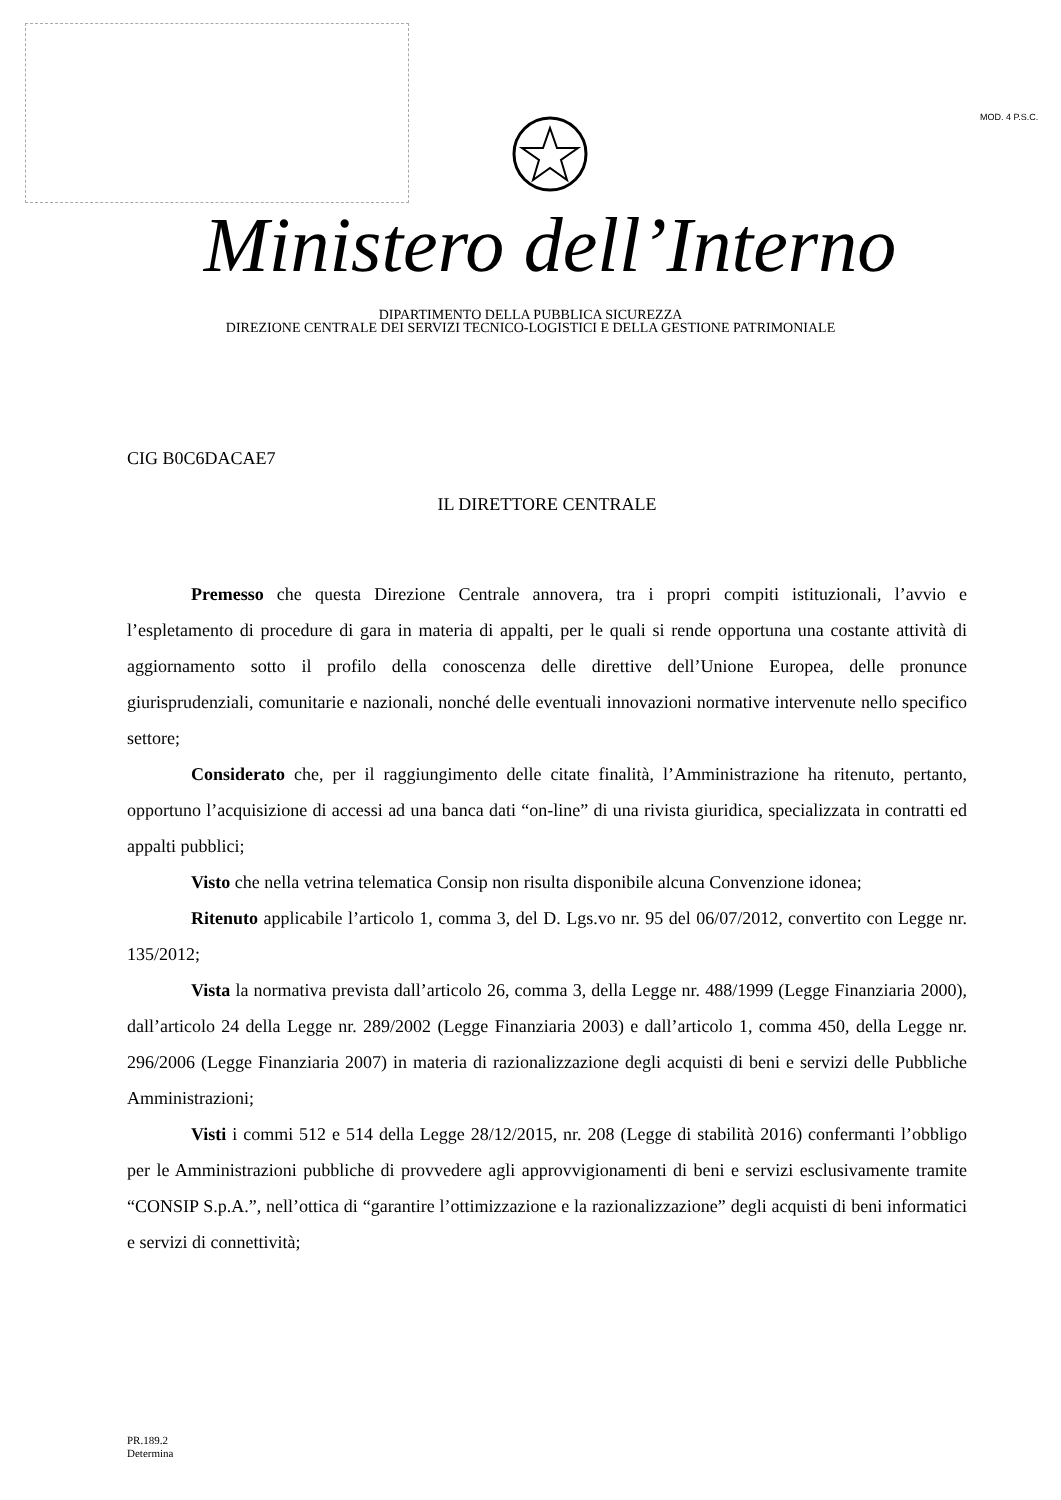MOD. 4 P.S.C.
Ministero dell’Interno
DIPARTIMENTO DELLA PUBBLICA SICUREZZA
DIREZIONE CENTRALE DEI SERVIZI TECNICO-LOGISTICI E DELLA GESTIONE PATRIMONIALE
CIG B0C6DACAE7
IL DIRETTORE CENTRALE
Premesso che questa Direzione Centrale annovera, tra i propri compiti istituzionali, l’avvio e l’espletamento di procedure di gara in materia di appalti, per le quali si rende opportuna una costante attività di aggiornamento sotto il profilo della conoscenza delle direttive dell’Unione Europea, delle pronunce giurisprudenziali, comunitarie e nazionali, nonché delle eventuali innovazioni normative intervenute nello specifico settore;
Considerato che, per il raggiungimento delle citate finalità, l’Amministrazione ha ritenuto, pertanto, opportuno l’acquisizione di accessi ad una banca dati “on-line” di una rivista giuridica, specializzata in contratti ed appalti pubblici;
Visto che nella vetrina telematica Consip non risulta disponibile alcuna Convenzione idonea;
Ritenuto applicabile l’articolo 1, comma 3, del D. Lgs.vo nr. 95 del 06/07/2012, convertito con Legge nr. 135/2012;
Vista la normativa prevista dall’articolo 26, comma 3, della Legge nr. 488/1999 (Legge Finanziaria 2000), dall’articolo 24 della Legge nr. 289/2002 (Legge Finanziaria 2003) e dall’articolo 1, comma 450, della Legge nr. 296/2006 (Legge Finanziaria 2007) in materia di razionalizzazione degli acquisti di beni e servizi delle Pubbliche Amministrazioni;
Visti i commi 512 e 514 della Legge 28/12/2015, nr. 208 (Legge di stabilità 2016) confermanti l’obbligo per le Amministrazioni pubbliche di provvedere agli approvvigionamenti di beni e servizi esclusivamente tramite “CONSIP S.p.A.”, nell’ottica di “garantire l’ottimizzazione e la razionalizzazione” degli acquisti di beni informatici e servizi di connettività;
PR.189.2
Determina